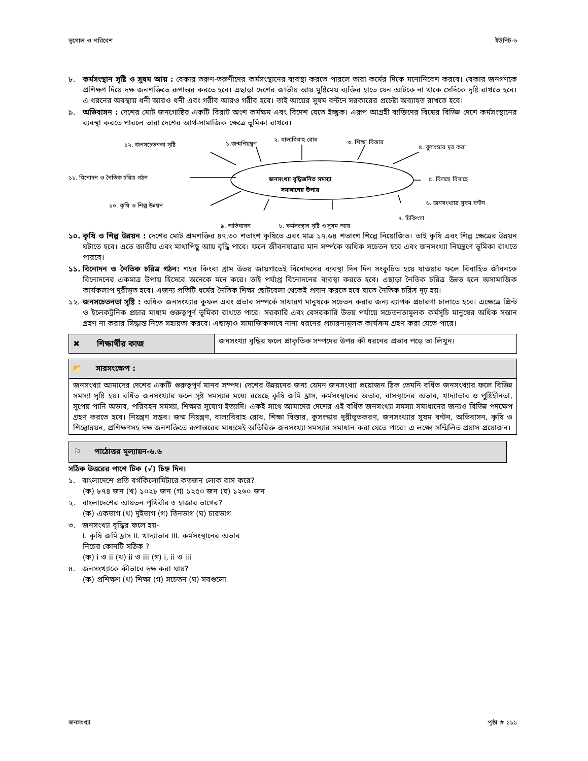ভূগোল ও পরিবেশ ইউনিট-৬
৮. কর্মসংস্থান সৃষ্টি ও সুষম আয় : বেকার তরুণ-তরুণীদের কর্মসংস্থানের ব্যবস্থা করতে পারলে তারা কর্মের দিকে মনোনিবেশ করবে। বেকার জনগণকে প্রশিক্ষণ দিয়ে দক্ষ জনশক্তিতে রূপান্তর করতে হবে। এছাড়া দেশের জাতীয় আয় মুষ্টিমেয় ব্যক্তির হাতে যেন আটকে না থাকে সেদিকে দৃষ্টি রাখতে হবে। এ ধরনের অবস্থায় ধনী আরও ধনী এবং গরীব আরও গরীব হবে। তাই আয়ের সুষম বন্টনে সরকারের প্রচেষ্টা অব্যাহত রাখতে হবে।
৯. অভিবাসন : দেশের মোট জনগোষ্ঠির একটি বিরাট অংশ কর্মক্ষম এবং বিদেশ যেতে ইচ্ছুক। এরূপ আগ্রহী ব্যক্তিদের বিশ্বের বিভিন্ন দেশে কর্মসংস্থানের ব্যবস্থা করতে পারলে তারা দেশের আর্থ-সামাজিক ক্ষেত্রে ভূমিকা রাখবে।
১২. জনসচেতনতা সৃষ্টি ১.জন্মনিয়ন্ত্রণ
২. বাল্যবিবাহ রোধ ৩. শিক্ষা বিস্তার
৪. কুসংস্কার দূর করা
১১. বিনোদন ও নৈতিক চরিত্র গঠন
জনসংখ্যা বৃদ্ধিজনিত সমস্যা
সমাধানের উপায়
৫. বিলম্বে বিবাহে
১০. কৃষি ও শিল্প উন্নয়ন ৬. জনসংখ্যার সুষম বন্টন
৭. চিকিৎসা
৯. অভিবাসন ৮. কর্মসংস্থান সৃষ্টি ও সুষম আয়
১০. কৃষি ও শিল্প উন্নয়ন : দেশের মোট শ্রমশক্তির ৪৭.৩০ শতাংশ কৃষিতে এবং মাত্র ১৭.৬৪ শতাংশ শিল্পে নিয়োজিত। তাই কৃষি এবং শিল্প ক্ষেত্রের উন্নয়ন ঘটাতে হবে। এতে জাতীয় এবং মাথাপিছু আয় বৃদ্ধি পাবে। ফলে জীবনযাত্রার মান সর্ম্পকে অধিক সচেতন হবে এবং জনসংখ্যা নিয়ন্ত্রণে ভূমিকা রাখতে পারবে।
১১. বিনোদন ও নৈতিক চরিত্র গঠন: শহর কিংবা গ্রাম উভয় জায়গাতেই বিনোদনের ব্যবস্থা দিন দিন সংকুচিত হয়ে যাওয়ার ফলে বিবাহিত জীবনকে বিনোদনের একমাত্র উপায় হিসেবে অনেকে মনে করে। তাই পর্যাপ্ত বিনোদনের ব্যবস্থা করতে হবে। এছাড়া নৈতিক চরিত্র উন্নত হলে অসামাজিক কার্যকলাপ দূরীভূত হবে। এজন্য প্রতিটি ধর্মের নৈতিক শিক্ষা ছোটবেলা থেকেই প্রদান করতে হবে যাতে নৈতিক চরিত্র দৃঢ় হয়।
১২. জনসচেতনতা সৃষ্টি : অধিক জনসংখ্যার কুফল এবং প্রভাব সম্পর্কে সাধারণ মানুষকে সচেতন করার জন্য ব্যাপক প্রচারণা চালাতে হবে। এক্ষেত্রে প্রিন্ট ও ইলেকট্রনিক প্রচার মাধ্যম গুরুত্বপূর্ণ ভূমিকা রাখতে পারে। সরকারি এবং বেসরকারি উভয় পর্যায়ে সচেতনতামূলক কর্মসূচি মানুষের অধিক সন্তান গ্রহণ না করার সিদ্ধান্ত নিতে সহায়তা করবে। এছাড়াও সামাজিকভাবে নানা ধরনের প্রচারনামূলক কার্যক্রম গ্রহণ করা যেতে পারে।
✖ শিক্ষার্থীর কাজ
জনসংখ্যা বৃদ্ধির ফলে প্রাকৃতিক সম্পদের উপর কী ধরনের প্রভাব পড়ে তা লিখুন।
📂 সারসংক্ষেপ :
জনসংখ্যা আমাদের দেশের একটি গুরুত্বপূর্ণ মানব সম্পদ। দেশের উন্নয়নের জন্য যেমন জনসংখ্যা প্রয়োজন ঠিক তেমনি বর্ধিত জনসংখ্যার ফলে বিভিন্ন সমস্যা সৃষ্টি হয়। বর্ধিত জনসংখ্যার ফলে সৃষ্ট সমস্যার মধ্যে রয়েছে কৃষি জমি হ্রাস, কর্মসংস্থানের অভাব, বাসস্থানের অভাব, খাদ্যাভাব ও পুষ্টিহীনতা, সুপেয় পানি অভাব, পরিবহন সমস্যা, শিক্ষার সুযোগ ইত্যাদি। একই সাথে আমাদের দেশের এই বর্ধিত জনসংখ্যা সমস্যা সমাধানের জন্যও বিভিন্ন পদক্ষেপ গ্রহণ করতে হবে। নিয়ন্ত্রণ সম্ভব। জন্ম নিয়ন্ত্রণ, বাল্যবিবাহ রোধ, শিক্ষা বিস্তার, কুসংস্কার দূরীভূতকরণ, জনসংখ্যার সুষম বন্টন, অভিবাসন, কৃষি ও শিল্পোন্নয়ন, প্রশিক্ষণসহ দক্ষ জনশক্তিতে রূপান্তরের মাধ্যমেই অতিরিক্ত জনসংখ্যা সমস্যার সমাধান করা যেতে পারে। এ লক্ষ্যে সম্মিলিত প্রয়াস প্রয়োজন।
⚐ পাঠোত্তর মূল্যায়ন-৬.৬
সঠিক উত্তরের পাশে টিক (√) চিহ্ন দিন।
১. বাংলাদেশে প্রতি বর্গকিলোমিটারে কতজন লোক বাস করে?
(ক) ৮৭৪ জন (খ) ১০২৮ জন (গ) ১২৫০ জন (ঘ) ১২৬০ জন
২. বাংলাদেশের আয়তন পৃথিবীর ৩ হাজার ভাগের?
(ক) একভাগ (খ) দুইভাগ (গ) তিনভাগ (ঘ) চারভাগ
৩. জনসংখ্যা বৃদ্ধির ফলে হয়-
i. কৃষি জমি হ্রাস ii. খাদ্যাভাব iii. কর্মসংস্থানের অভাব
নিচের কোনটি সঠিক ?
(ক) i ও ii (খ) ii ও iii (গ) i, ii ও iii
৪. জনসংখ্যাকে কীভাবে দক্ষ করা যায়?
(ক) প্রশিক্ষণ (খ) শিক্ষা (গ) সচেতন (ঘ) সবগুলো
জনসংখ্যা পৃষ্ঠা # ১১১